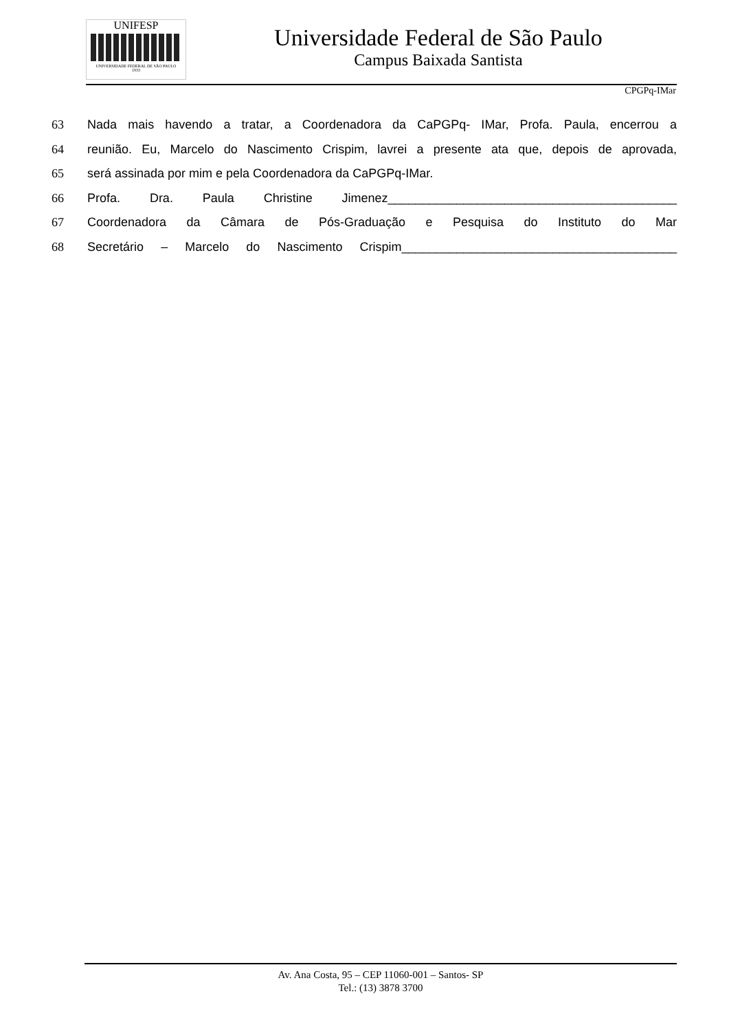UNIFESP
UNIVERSIDADE FEDERAL DE SÃO PAULO
1933
Universidade Federal de São Paulo
Campus Baixada Santista
CPGPq-IMar
63 Nada mais havendo a tratar, a Coordenadora da CaPGPq- IMar, Profa. Paula, encerrou a
64 reunião. Eu, Marcelo do Nascimento Crispim, lavrei a presente ata que, depois de aprovada,
65 será assinada por mim e pela Coordenadora da CaPGPq-IMar.
66 Profa. Dra. Paula Christine Jimenez__________________________________________
67 Coordenadora da Câmara de Pós-Graduação e Pesquisa do Instituto do Mar
68 Secretário – Marcelo do Nascimento Crispim________________________________________
Av. Ana Costa, 95 – CEP 11060-001 – Santos- SP
Tel.: (13) 3878 3700